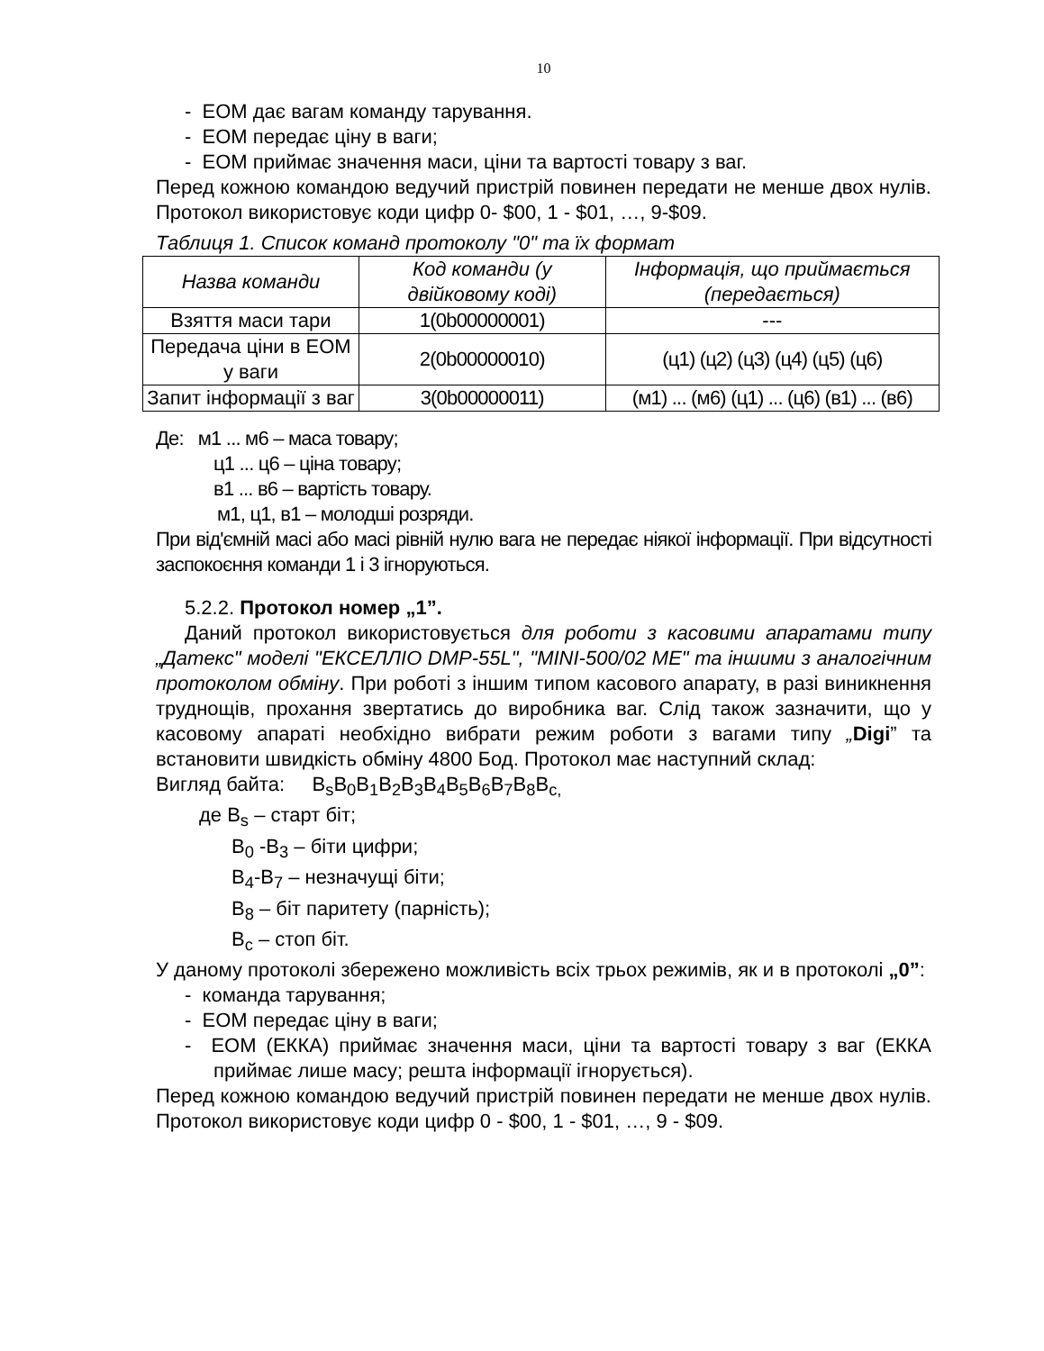10
- ЕОМ дає вагам команду тарування.
- ЕОМ передає ціну в ваги;
- ЕОМ приймає значення маси, ціни та вартості товару з ваг.
Перед кожною командою ведучий пристрій повинен передати не менше двох нулів. Протокол використовує коди цифр 0- $00, 1 - $01, …, 9-$09.
Таблиця 1. Список команд протоколу "0" та їх формат
| Назва команди | Код команди (у двійковому коді) | Інформація, що приймається (передається) |
| --- | --- | --- |
| Взяття маси тари | 1(0b00000001) | --- |
| Передача ціни в ЕОМ у ваги | 2(0b00000010) | (ц1) (ц2) (ц3) (ц4) (ц5) (ц6) |
| Запит інформації з ваг | 3(0b00000011) | (м1) ... (м6) (ц1) ... (ц6) (в1) ... (в6) |
Де: м1 ... м6 – маса товару;
ц1 ... ц6 – ціна товару;
в1 ... в6 – вартість товару.
м1, ц1, в1 – молодші розряди.
При від'ємній масі або масі рівній нулю вага не передає ніякої інформації. При відсутності заспокоєння команди 1 і 3 ігноруються.
5.2.2. Протокол номер „1”.
Даний протокол використовується для роботи з касовими апаратами типу „Датекс" моделі "ЕКСЕЛЛІО DMP-55L", "MINI-500/02 ME" та іншими з аналогічним протоколом обміну. При роботі з іншим типом касового апарату, в разі виникнення труднощів, прохання звертатись до виробника ваг. Слід також зазначити, що у касовому апараті необхідно вибрати режим роботи з вагами типу „Digi” та встановити швидкість обміну 4800 Бод. Протокол має наступний склад:
Вигляд байта: B<sub>s</sub>B<sub>0</sub>B<sub>1</sub>B<sub>2</sub>B<sub>3</sub>B<sub>4</sub>B<sub>5</sub>B<sub>6</sub>B<sub>7</sub>B<sub>8</sub>B<sub>c,</sub>
де B<sub>s</sub> – старт біт;
B<sub>0</sub> -B<sub>3</sub> – біти цифри;
B<sub>4</sub>-B<sub>7</sub> – незначущі біти;
B<sub>8</sub> – біт паритету (парність);
B<sub>c</sub> – стоп біт.
У даному протоколі збережено можливість всіх трьох режимів, як и в протоколі „0”:
- команда тарування;
- ЕОМ передає ціну в ваги;
- ЕОМ (ЕККА) приймає значення маси, ціни та вартості товару з ваг (ЕККА приймає лише масу; решта інформації ігнорується).
Перед кожною командою ведучий пристрій повинен передати не менше двох нулів. Протокол використовує коди цифр 0 - $00, 1 - $01, …, 9 - $09.